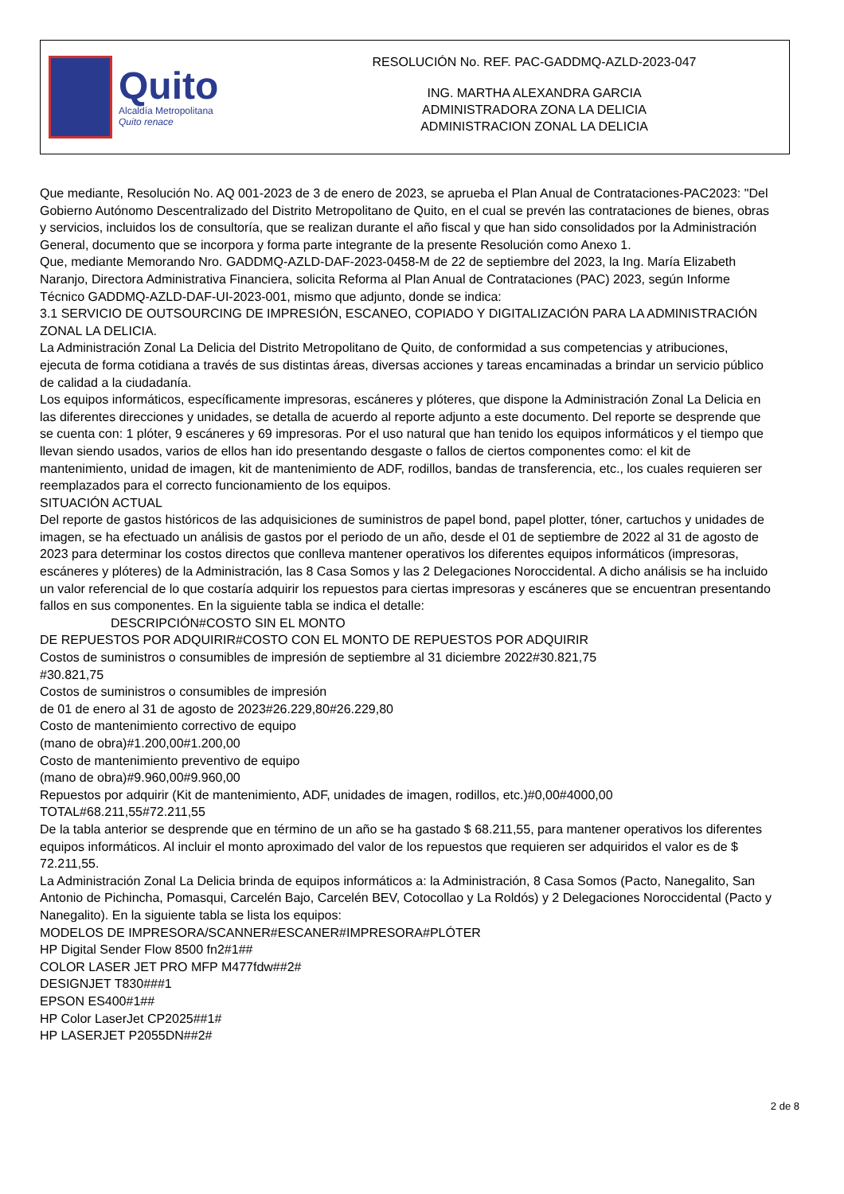Quito
Alcaldía Metropolitana
Quito renace
RESOLUCIÓN No. REF. PAC-GADDMQ-AZLD-2023-047
ING. MARTHA ALEXANDRA GARCIA
ADMINISTRADORA ZONA LA DELICIA
ADMINISTRACION ZONAL LA DELICIA
Que mediante, Resolución No. AQ 001-2023 de 3 de enero de 2023, se aprueba el Plan Anual de Contrataciones-PAC2023: "Del Gobierno Autónomo Descentralizado del Distrito Metropolitano de Quito, en el cual se prevén las contrataciones de bienes, obras y servicios, incluidos los de consultoría, que se realizan durante el año fiscal y que han sido consolidados por la Administración General, documento que se incorpora y forma parte integrante de la presente Resolución como Anexo 1.
Que, mediante Memorando Nro. GADDMQ-AZLD-DAF-2023-0458-M de 22 de septiembre del 2023, la Ing. María Elizabeth Naranjo, Directora Administrativa Financiera, solicita Reforma al Plan Anual de Contrataciones (PAC) 2023, según Informe Técnico GADDMQ-AZLD-DAF-UI-2023-001, mismo que adjunto, donde se indica:
3.1 SERVICIO DE OUTSOURCING DE IMPRESIÓN, ESCANEO, COPIADO Y DIGITALIZACIÓN PARA LA ADMINISTRACIÓN ZONAL LA DELICIA.
La Administración Zonal La Delicia del Distrito Metropolitano de Quito, de conformidad a sus competencias y atribuciones, ejecuta de forma cotidiana a través de sus distintas áreas, diversas acciones y tareas encaminadas a brindar un servicio público de calidad a la ciudadanía.
Los equipos informáticos, específicamente impresoras, escáneres y plóteres, que dispone la Administración Zonal La Delicia en las diferentes direcciones y unidades, se detalla de acuerdo al reporte adjunto a este documento. Del reporte se desprende que se cuenta con: 1 plóter, 9 escáneres y 69 impresoras. Por el uso natural que han tenido los equipos informáticos y el tiempo que llevan siendo usados, varios de ellos han ido presentando desgaste o fallos de ciertos componentes como: el kit de mantenimiento, unidad de imagen, kit de mantenimiento de ADF, rodillos, bandas de transferencia, etc., los cuales requieren ser reemplazados para el correcto funcionamiento de los equipos.
SITUACIÓN ACTUAL
Del reporte de gastos históricos de las adquisiciones de suministros de papel bond, papel plotter, tóner, cartuchos y unidades de imagen, se ha efectuado un análisis de gastos por el periodo de un año, desde el 01 de septiembre de 2022 al 31 de agosto de 2023 para determinar los costos directos que conlleva mantener operativos los diferentes equipos informáticos (impresoras, escáneres y plóteres) de la Administración, las 8 Casa Somos y las 2 Delegaciones Noroccidental. A dicho análisis se ha incluido un valor referencial de lo que costaría adquirir los repuestos para ciertas impresoras y escáneres que se encuentran presentando fallos en sus componentes. En la siguiente tabla se indica el detalle:
DESCRIPCIÓN#COSTO SIN EL MONTO
DE REPUESTOS POR ADQUIRIR#COSTO CON EL MONTO DE REPUESTOS POR ADQUIRIR
Costos de suministros o consumibles de impresión de septiembre al 31 diciembre 2022#30.821,75
#30.821,75
Costos de suministros o consumibles de impresión
de 01 de enero al 31 de agosto de 2023#26.229,80#26.229,80
Costo de mantenimiento correctivo de equipo
(mano de obra)#1.200,00#1.200,00
Costo de mantenimiento preventivo de equipo
(mano de obra)#9.960,00#9.960,00
Repuestos por adquirir (Kit de mantenimiento, ADF, unidades de imagen, rodillos, etc.)#0,00#4000,00
TOTAL#68.211,55#72.211,55
De la tabla anterior se desprende que en término de un año se ha gastado $ 68.211,55, para mantener operativos los diferentes equipos informáticos. Al incluir el monto aproximado del valor de los repuestos que requieren ser adquiridos el valor es de $ 72.211,55.
La Administración Zonal La Delicia brinda de equipos informáticos a: la Administración, 8 Casa Somos (Pacto, Nanegalito, San Antonio de Pichincha, Pomasqui, Carcelén Bajo, Carcelén BEV, Cotocollao y La Roldós) y 2 Delegaciones Noroccidental (Pacto y Nanegalito). En la siguiente tabla se lista los equipos:
MODELOS DE IMPRESORA/SCANNER#ESCANER#IMPRESORA#PLÓTER
HP Digital Sender Flow 8500 fn2#1##
COLOR LASER JET PRO MFP M477fdw##2#
DESIGNJET T830###1
EPSON ES400#1##
HP Color LaserJet CP2025##1#
HP LASERJET P2055DN##2#
2 de 8